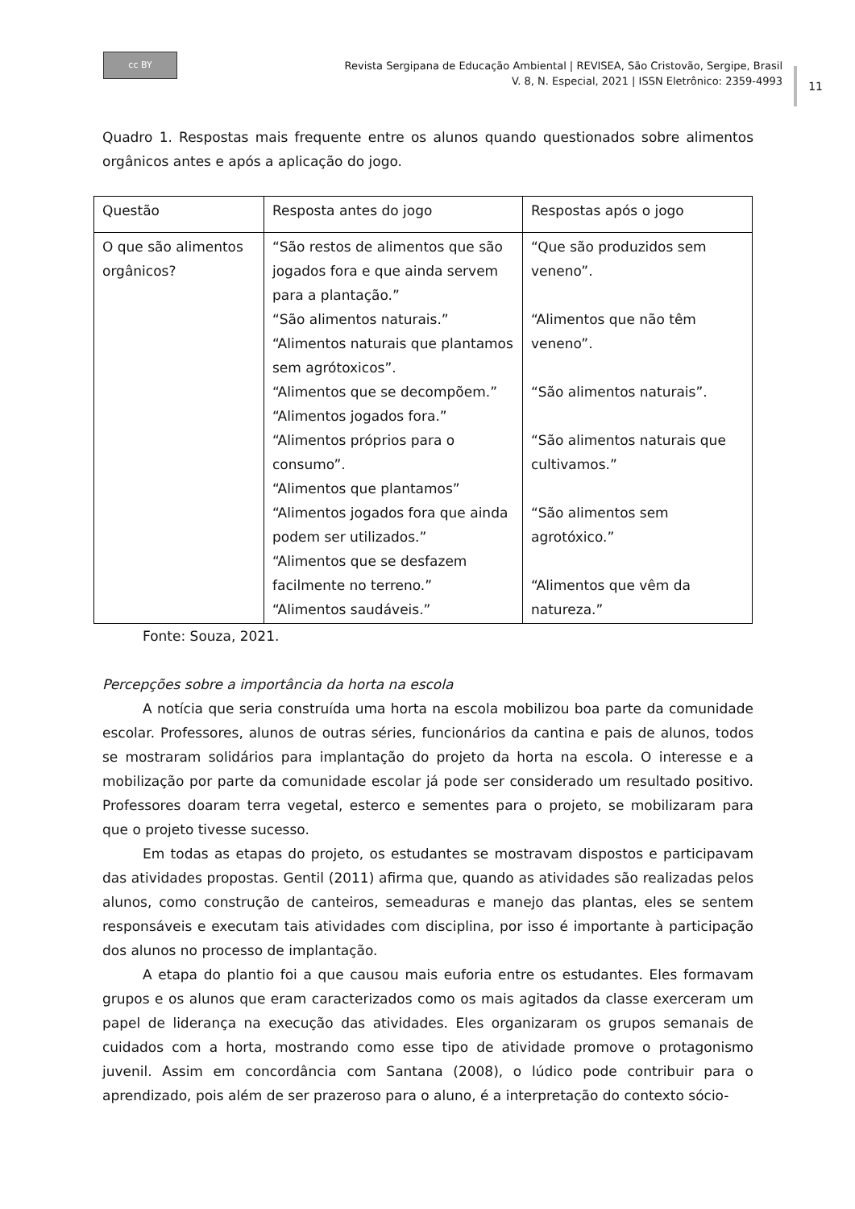cc BY
Revista Sergipana de Educação Ambiental | REVISEA, São Cristovão, Sergipe, Brasil
V. 8, N. Especial, 2021 | ISSN Eletrônico: 2359-4993
11
Quadro 1. Respostas mais frequente entre os alunos quando questionados sobre alimentos orgânicos antes e após a aplicação do jogo.
| Questão | Resposta antes do jogo | Respostas após o jogo |
| --- | --- | --- |
| O que são alimentos orgânicos? | “São restos de alimentos que são jogados fora e que ainda servem para a plantação.” “São alimentos naturais.” “Alimentos naturais que plantamos sem agrótoxicos”. “Alimentos que se decompõem.” “Alimentos jogados fora.” “Alimentos próprios para o consumo”. “Alimentos que plantamos” “Alimentos jogados fora que ainda podem ser utilizados.” “Alimentos que se desfazem facilmente no terreno.” “Alimentos saudáveis.” | “Que são produzidos sem veneno”. “Alimentos que não têm veneno”. “São alimentos naturais”. “São alimentos naturais que cultivamos.” “São alimentos sem agrotóxico.” “Alimentos que vêm da natureza.” |
Fonte: Souza, 2021.
Percepções sobre a importância da horta na escola
A notícia que seria construída uma horta na escola mobilizou boa parte da comunidade escolar. Professores, alunos de outras séries, funcionários da cantina e pais de alunos, todos se mostraram solidários para implantação do projeto da horta na escola. O interesse e a mobilização por parte da comunidade escolar já pode ser considerado um resultado positivo. Professores doaram terra vegetal, esterco e sementes para o projeto, se mobilizaram para que o projeto tivesse sucesso.
Em todas as etapas do projeto, os estudantes se mostravam dispostos e participavam das atividades propostas. Gentil (2011) afirma que, quando as atividades são realizadas pelos alunos, como construção de canteiros, semeaduras e manejo das plantas, eles se sentem responsáveis e executam tais atividades com disciplina, por isso é importante à participação dos alunos no processo de implantação.
A etapa do plantio foi a que causou mais euforia entre os estudantes. Eles formavam grupos e os alunos que eram caracterizados como os mais agitados da classe exerceram um papel de liderança na execução das atividades. Eles organizaram os grupos semanais de cuidados com a horta, mostrando como esse tipo de atividade promove o protagonismo juvenil. Assim em concordância com Santana (2008), o lúdico pode contribuir para o aprendizado, pois além de ser prazeroso para o aluno, é a interpretação do contexto sócio-